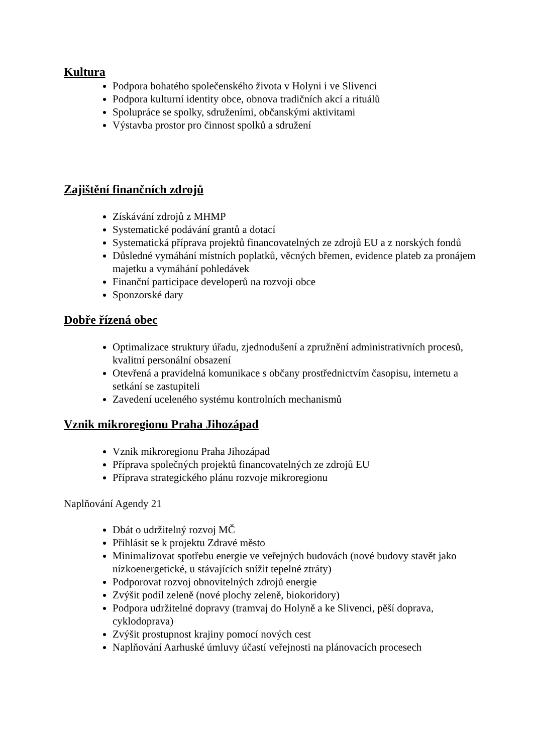Kultura
Podpora bohatého společenského života v Holyni i ve Slivenci
Podpora kulturní identity obce, obnova tradičních akcí a rituálů
Spolupráce se spolky, sdruženími, občanskými aktivitami
Výstavba prostor pro činnost spolků a sdružení
Zajištění finančních zdrojů
Získávání zdrojů z MHMP
Systematické podávání grantů a dotací
Systematická příprava projektů financovatelných ze zdrojů EU a z norských fondů
Důsledné vymáhání místních poplatků, věcných břemen, evidence plateb za pronájem majetku a vymáhání pohledávek
Finanční participace developerů na rozvoji obce
Sponzorské dary
Dobře řízená obec
Optimalizace struktury úřadu, zjednodušení a zpružnění administrativních procesů, kvalitní personální obsazení
Otevřená a pravidelná komunikace s občany prostřednictvím časopisu, internetu a setkání se zastupiteli
Zavedení uceleného systému kontrolních mechanismů
Vznik mikroregionu Praha Jihozápad
Vznik mikroregionu Praha Jihozápad
Příprava společných projektů financovatelných ze zdrojů EU
Příprava strategického plánu rozvoje mikroregionu
Naplňování Agendy 21
Dbát o udržitelný rozvoj MČ
Přihlásit se k projektu Zdravé město
Minimalizovat spotřebu energie ve veřejných budovách (nové budovy stavět jako nízkoenergetické, u stávajících snížit tepelné ztráty)
Podporovat rozvoj obnovitelných zdrojů energie
Zvýšit podíl zeleně (nové plochy zeleně, biokoridory)
Podpora udržitelné dopravy (tramvaj do Holyně a ke Slivenci, pěší doprava, cyklodoprava)
Zvýšit prostupnost krajiny pomocí nových cest
Naplňování Aarhuské úmluvy účastí veřejnosti na plánovacích procesech